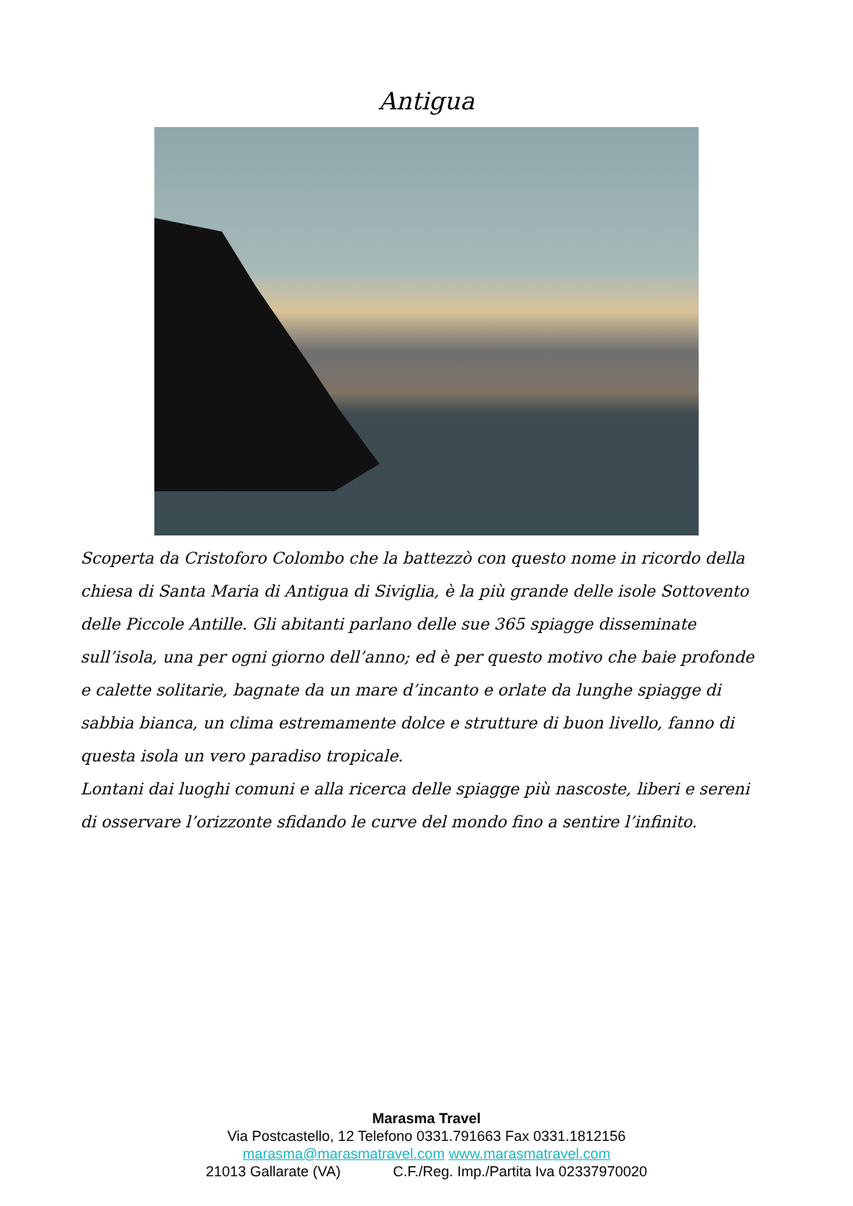Antigua
Scoperta da Cristoforo Colombo che la battezzò con questo nome in ricordo della chiesa di Santa Maria di Antigua di Siviglia, è la più grande delle isole Sottovento delle Piccole Antille. Gli abitanti parlano delle sue 365 spiagge disseminate sull’isola, una per ogni giorno dell’anno; ed è per questo motivo che baie profonde e calette solitarie, bagnate da un mare d’incanto e orlate da lunghe spiagge di sabbia bianca, un clima estremamente dolce e strutture di buon livello, fanno di questa isola un vero paradiso tropicale.
Lontani dai luoghi comuni e alla ricerca delle spiagge più nascoste, liberi e sereni di osservare l’orizzonte sfidando le curve del mondo fino a sentire l’infinito.
Marasma Travel
Via Postcastello, 12 Telefono 0331.791663 Fax 0331.1812156
marasma@marasmatravel.com www.marasmatravel.com
21013 Gallarate (VA) C.F./Reg. Imp./Partita Iva 02337970020